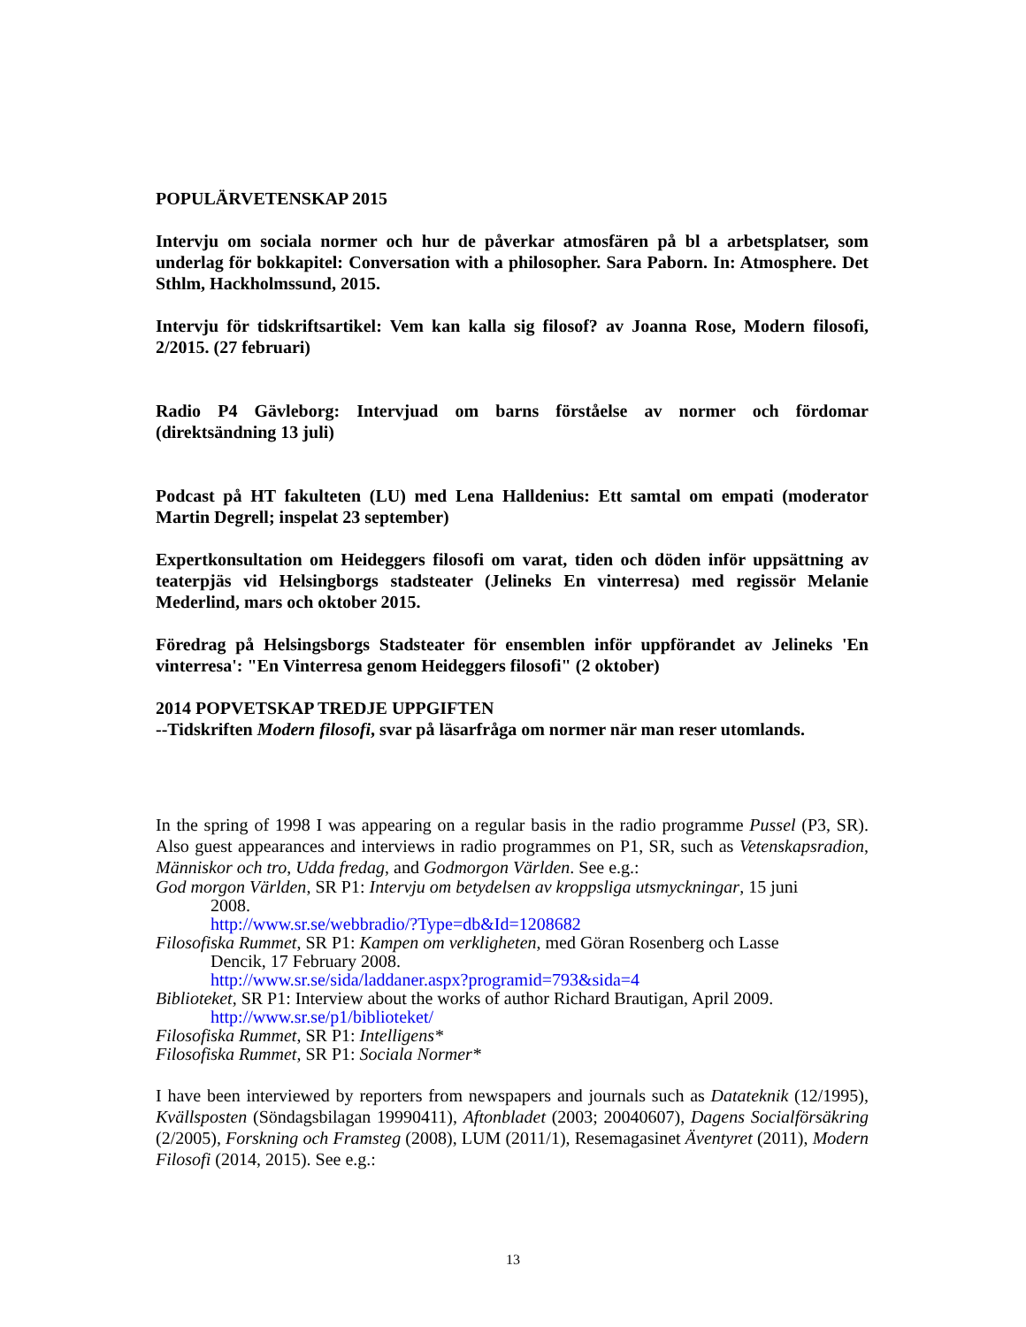POPULÄRVETENSKAP 2015
Intervju om sociala normer och hur de påverkar atmosfären på bl a arbetsplatser, som underlag för bokkapitel: Conversation with a philosopher. Sara Paborn. In: Atmosphere. Det Sthlm, Hackholmssund, 2015.
Intervju för tidskriftsartikel: Vem kan kalla sig filosof? av Joanna Rose, Modern filosofi, 2/2015. (27 februari)
Radio P4 Gävleborg: Intervjuad om barns förståelse av normer och fördomar (direktsändning 13 juli)
Podcast på HT fakulteten (LU) med Lena Halldenius: Ett samtal om empati (moderator Martin Degrell; inspelat 23 september)
Expertkonsultation om Heideggers filosofi om varat, tiden och döden inför uppsättning av teaterpjäs vid Helsingborgs stadsteater (Jelineks En vinterresa) med regissör Melanie Mederlind, mars och oktober 2015.
Föredrag på Helsingsborgs Stadsteater för ensemblen inför uppförandet av Jelineks 'En vinterresa': "En Vinterresa genom Heideggers filosofi" (2 oktober)
2014 POPVETSKAP TREDJE UPPGIFTEN
--Tidskriften Modern filosofi, svar på läsarfråga om normer när man reser utomlands.
In the spring of 1998 I was appearing on a regular basis in the radio programme Pussel (P3, SR). Also guest appearances and interviews in radio programmes on P1, SR, such as Vetenskapsradion, Människor och tro, Udda fredag, and Godmorgon Världen. See e.g.:
God morgon Världen, SR P1: Intervju om betydelsen av kroppsliga utsmyckningar, 15 juni
2008.
http://www.sr.se/webbradio/?Type=db&Id=1208682
Filosofiska Rummet, SR P1: Kampen om verkligheten, med Göran Rosenberg och Lasse
Dencik, 17 February 2008.
http://www.sr.se/sida/laddaner.aspx?programid=793&sida=4
Biblioteket, SR P1: Interview about the works of author Richard Brautigan, April 2009.
http://www.sr.se/p1/biblioteket/
Filosofiska Rummet, SR P1: Intelligens*
Filosofiska Rummet, SR P1: Sociala Normer*
I have been interviewed by reporters from newspapers and journals such as Datateknik (12/1995), Kvällsposten (Söndagsbilagan 19990411), Aftonbladet (2003; 20040607), Dagens Socialförsäkring (2/2005), Forskning och Framsteg (2008), LUM (2011/1), Resemagasinet Äventyret (2011), Modern Filosofi (2014, 2015). See e.g.:
13